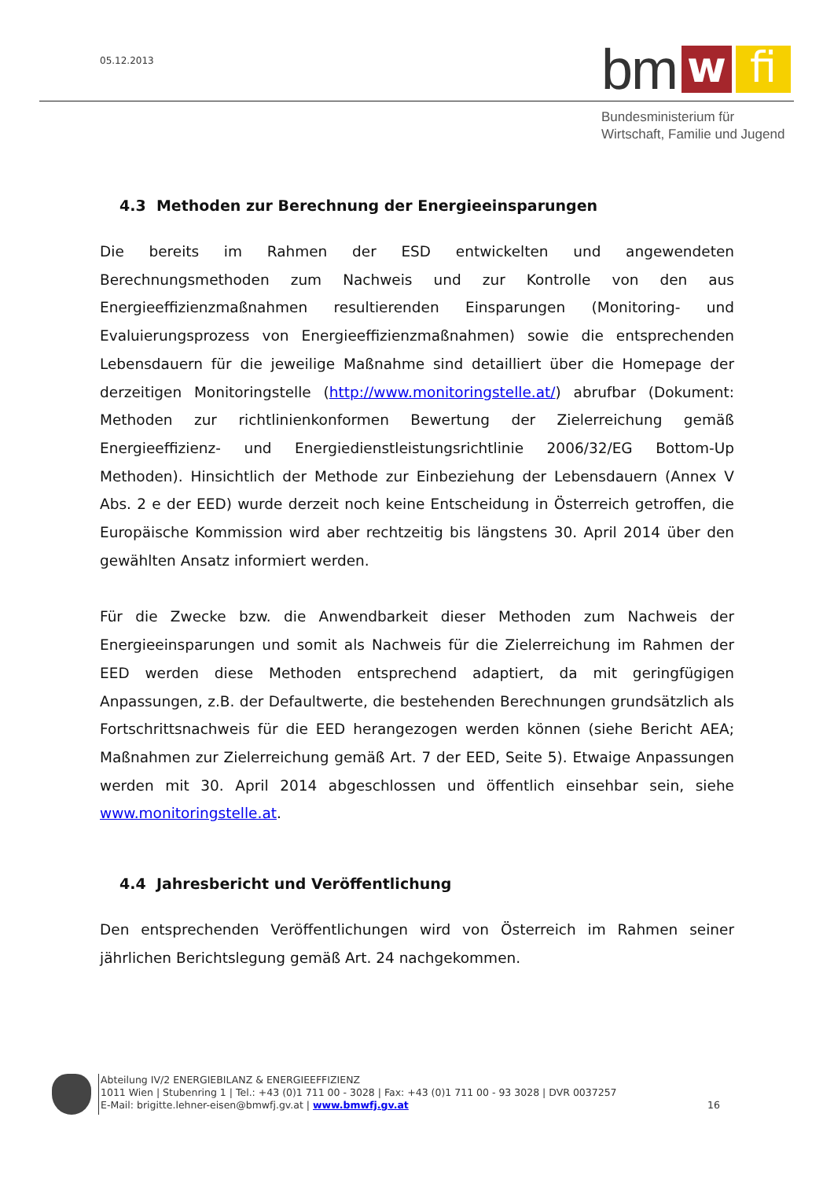05.12.2013 bm w fi
Bundesministerium für
Wirtschaft, Familie und Jugend
4.3 Methoden zur Berechnung der Energieeinsparungen
Die bereits im Rahmen der ESD entwickelten und angewendeten Berechnungsmethoden zum Nachweis und zur Kontrolle von den aus Energieeffizienzmaßnahmen resultierenden Einsparungen (Monitoring- und Evaluierungsprozess von Energieeffizienzmaßnahmen) sowie die entsprechenden Lebensdauern für die jeweilige Maßnahme sind detailliert über die Homepage der derzeitigen Monitoringstelle (http://www.monitoringstelle.at/) abrufbar (Dokument: Methoden zur richtlinienkonformen Bewertung der Zielerreichung gemäß Energieeffizienz- und Energiedienstleistungsrichtlinie 2006/32/EG Bottom-Up Methoden). Hinsichtlich der Methode zur Einbeziehung der Lebensdauern (Annex V Abs. 2 e der EED) wurde derzeit noch keine Entscheidung in Österreich getroffen, die Europäische Kommission wird aber rechtzeitig bis längstens 30. April 2014 über den gewählten Ansatz informiert werden.
Für die Zwecke bzw. die Anwendbarkeit dieser Methoden zum Nachweis der Energieeinsparungen und somit als Nachweis für die Zielerreichung im Rahmen der EED werden diese Methoden entsprechend adaptiert, da mit geringfügigen Anpassungen, z.B. der Defaultwerte, die bestehenden Berechnungen grundsätzlich als Fortschrittsnachweis für die EED herangezogen werden können (siehe Bericht AEA; Maßnahmen zur Zielerreichung gemäß Art. 7 der EED, Seite 5). Etwaige Anpassungen werden mit 30. April 2014 abgeschlossen und öffentlich einsehbar sein, siehe www.monitoringstelle.at.
4.4 Jahresbericht und Veröffentlichung
Den entsprechenden Veröffentlichungen wird von Österreich im Rahmen seiner jährlichen Berichtslegung gemäß Art. 24 nachgekommen.
Abteilung IV/2 ENERGIEBILANZ & ENERGIEEFFIZIENZ
1011 Wien | Stubenring 1 | Tel.: +43 (0)1 711 00 - 3028 | Fax: +43 (0)1 711 00 - 93 3028 | DVR 0037257
E-Mail: brigitte.lehner-eisen@bmwfj.gv.at | www.bmwfj.gv.at 16